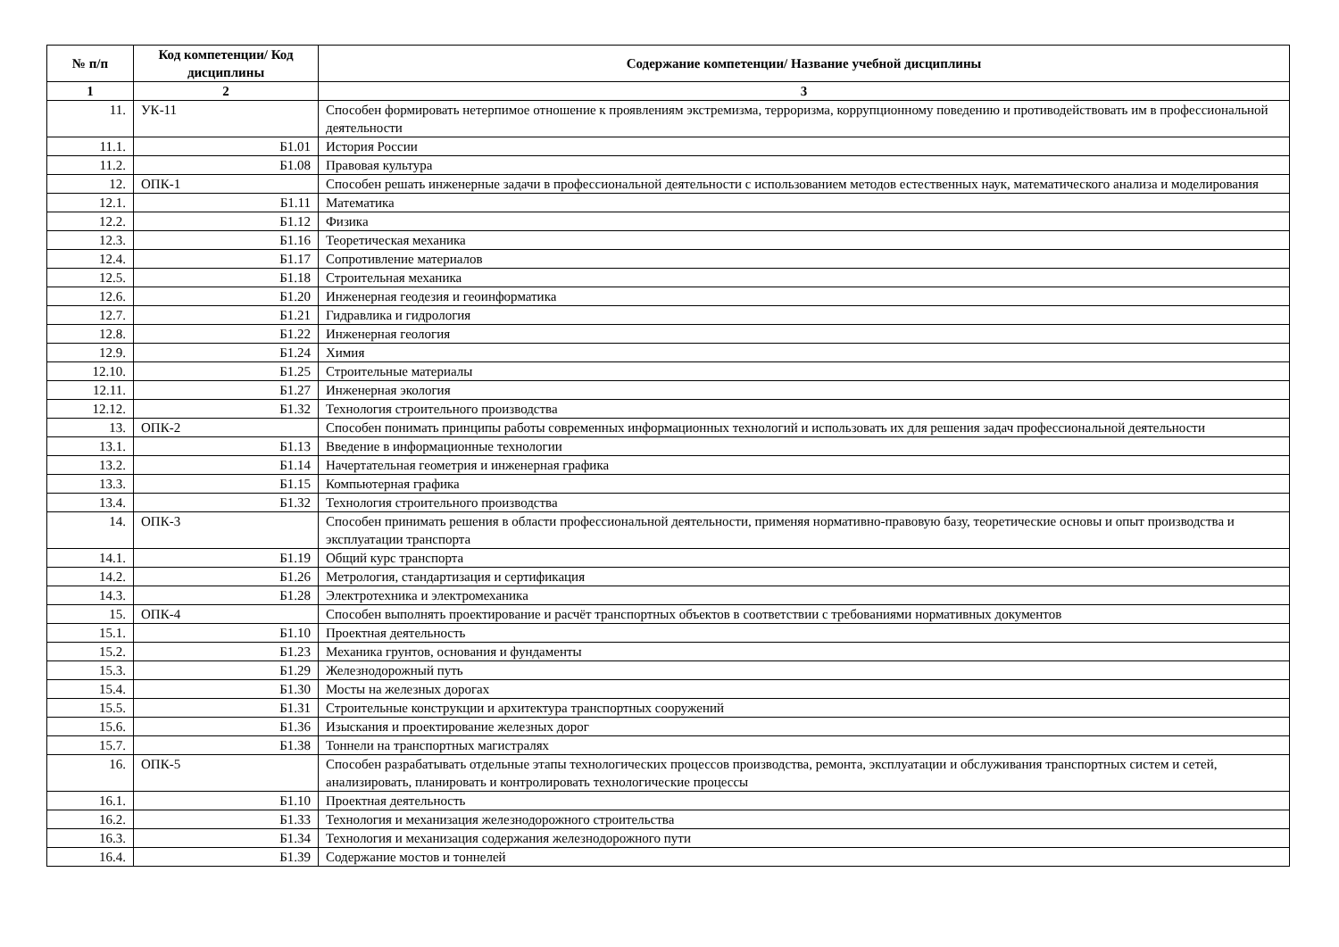| № п/п | Код компетенции/ Код дисциплины | Содержание компетенции/ Название учебной дисциплины |
| --- | --- | --- |
| 1 | 2 | 3 |
| 11. | УК-11 | Способен формировать нетерпимое отношение к проявлениям экстремизма, терроризма, коррупционному поведению и противодействовать им в профессиональной деятельности |
| 11.1. | Б1.01 | История России |
| 11.2. | Б1.08 | Правовая культура |
| 12. | ОПК-1 | Способен решать инженерные задачи в профессиональной деятельности с использованием методов естественных наук, математического анализа и моделирования |
| 12.1. | Б1.11 | Математика |
| 12.2. | Б1.12 | Физика |
| 12.3. | Б1.16 | Теоретическая механика |
| 12.4. | Б1.17 | Сопротивление материалов |
| 12.5. | Б1.18 | Строительная механика |
| 12.6. | Б1.20 | Инженерная геодезия и геоинформатика |
| 12.7. | Б1.21 | Гидравлика и гидрология |
| 12.8. | Б1.22 | Инженерная геология |
| 12.9. | Б1.24 | Химия |
| 12.10. | Б1.25 | Строительные материалы |
| 12.11. | Б1.27 | Инженерная экология |
| 12.12. | Б1.32 | Технология строительного производства |
| 13. | ОПК-2 | Способен понимать принципы работы современных информационных технологий и использовать их для решения задач профессиональной деятельности |
| 13.1. | Б1.13 | Введение в информационные технологии |
| 13.2. | Б1.14 | Начертательная геометрия и инженерная графика |
| 13.3. | Б1.15 | Компьютерная графика |
| 13.4. | Б1.32 | Технология строительного производства |
| 14. | ОПК-3 | Способен принимать решения в области профессиональной деятельности, применяя нормативно-правовую базу, теоретические основы и опыт производства и эксплуатации транспорта |
| 14.1. | Б1.19 | Общий курс транспорта |
| 14.2. | Б1.26 | Метрология, стандартизация и сертификация |
| 14.3. | Б1.28 | Электротехника и электромеханика |
| 15. | ОПК-4 | Способен выполнять проектирование и расчёт транспортных объектов в соответствии с требованиями нормативных документов |
| 15.1. | Б1.10 | Проектная деятельность |
| 15.2. | Б1.23 | Механика грунтов, основания и фундаменты |
| 15.3. | Б1.29 | Железнодорожный путь |
| 15.4. | Б1.30 | Мосты на железных дорогах |
| 15.5. | Б1.31 | Строительные конструкции и архитектура транспортных сооружений |
| 15.6. | Б1.36 | Изыскания и проектирование железных дорог |
| 15.7. | Б1.38 | Тоннели на транспортных магистралях |
| 16. | ОПК-5 | Способен разрабатывать отдельные этапы технологических процессов производства, ремонта, эксплуатации и обслуживания транспортных систем и сетей, анализировать, планировать и контролировать технологические процессы |
| 16.1. | Б1.10 | Проектная деятельность |
| 16.2. | Б1.33 | Технология и механизация железнодорожного строительства |
| 16.3. | Б1.34 | Технология и механизация содержания железнодорожного пути |
| 16.4. | Б1.39 | Содержание мостов и тоннелей |